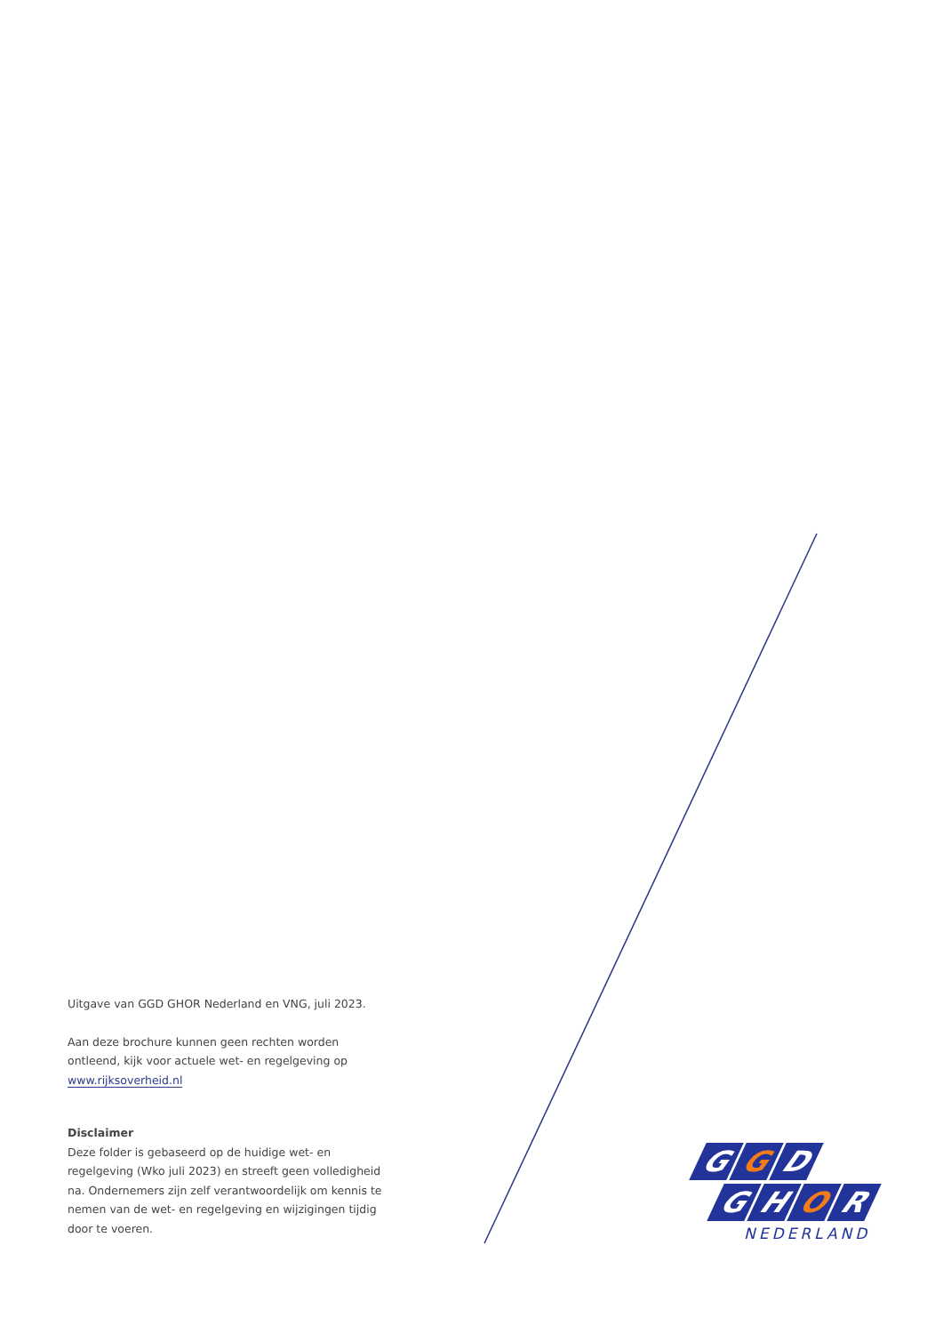Uitgave van GGD GHOR Nederland en VNG, juli 2023.
Aan deze brochure kunnen geen rechten worden ontleend, kijk voor actuele wet- en regelgeving op www.rijksoverheid.nl
Disclaimer
Deze folder is gebaseerd op de huidige wet- en regelgeving (Wko juli 2023) en streeft geen volledigheid na. Ondernemers zijn zelf verantwoordelijk om kennis te nemen van de wet- en regelgeving en wijzigingen tijdig door te voeren.
G G D
G H O R
NEDERLAND